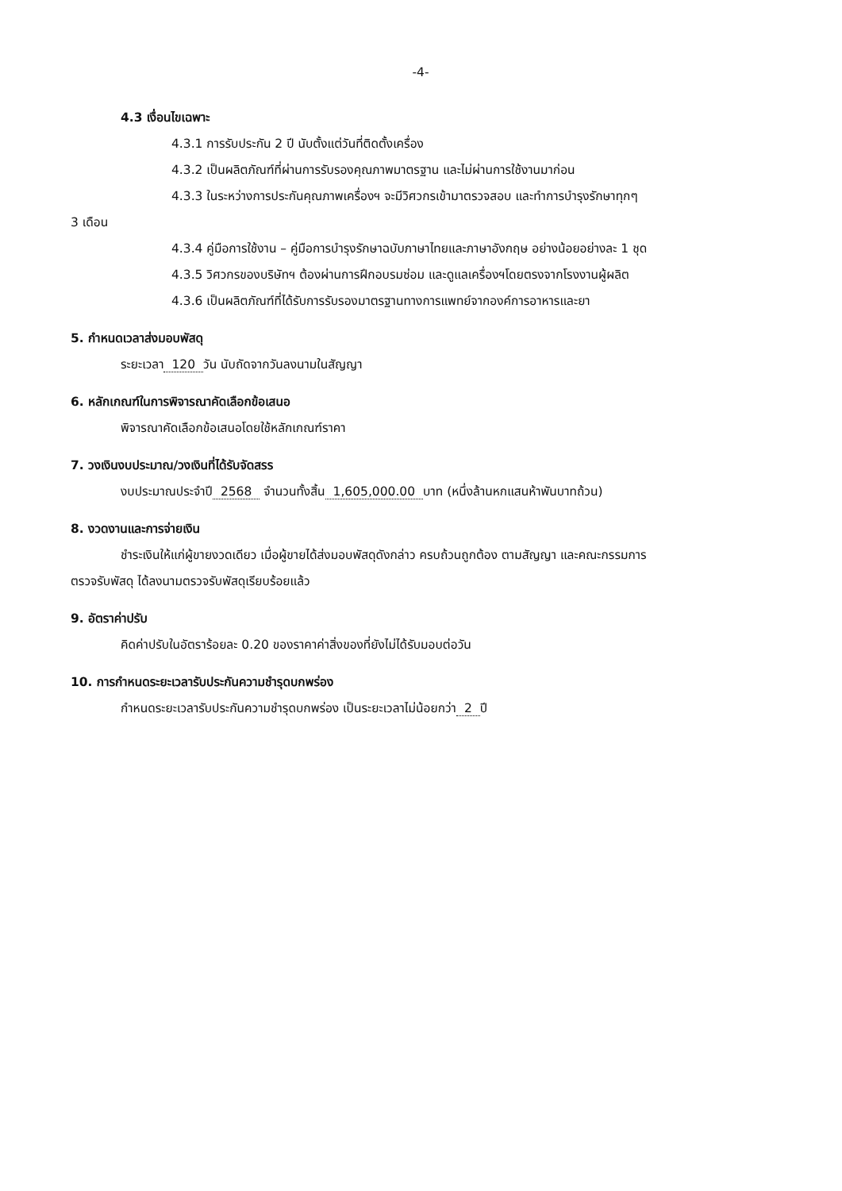-4-
4.3 เงื่อนไขเฉพาะ
4.3.1 การรับประกัน 2 ปี นับตั้งแต่วันที่ติดตั้งเครื่อง
4.3.2 เป็นผลิตภัณฑ์ที่ผ่านการรับรองคุณภาพมาตรฐาน และไม่ผ่านการใช้งานมาก่อน
4.3.3 ในระหว่างการประกันคุณภาพเครื่องฯ จะมีวิศวกรเข้ามาตรวจสอบ และทำการบำรุงรักษาทุกๆ
3 เดือน
4.3.4 คู่มือการใช้งาน – คู่มือการบำรุงรักษาฉบับภาษาไทยและภาษาอังกฤษ อย่างน้อยอย่างละ 1 ชุด
4.3.5 วิศวกรของบริษัทฯ ต้องผ่านการฝึกอบรมซ่อม และดูแลเครื่องฯโดยตรงจากโรงงานผู้ผลิต
4.3.6 เป็นผลิตภัณฑ์ที่ได้รับการรับรองมาตรฐานทางการแพทย์จากองค์การอาหารและยา
5. กำหนดเวลาส่งมอบพัสดุ
ระยะเวลา 120 วัน นับถัดจากวันลงนามในสัญญา
6. หลักเกณฑ์ในการพิจารณาคัดเลือกข้อเสนอ
พิจารณาคัดเลือกข้อเสนอโดยใช้หลักเกณฑ์ราคา
7. วงเงินงบประมาณ/วงเงินที่ได้รับจัดสรร
งบประมาณประจำปี 2568 จำนวนทั้งสิ้น 1,605,000.00 บาท (หนึ่งล้านหกแสนห้าพันบาทถ้วน)
8. งวดงานและการจ่ายเงิน
ชำระเงินให้แก่ผู้ขายงวดเดียว เมื่อผู้ขายได้ส่งมอบพัสดุดังกล่าว ครบถ้วนถูกต้อง ตามสัญญา และคณะกรรมการ
ตรวจรับพัสดุ ได้ลงนามตรวจรับพัสดุเรียบร้อยแล้ว
9. อัตราค่าปรับ
คิดค่าปรับในอัตราร้อยละ 0.20 ของราคาค่าสิ่งของที่ยังไม่ได้รับมอบต่อวัน
10. การกำหนดระยะเวลารับประกันความชำรุดบกพร่อง
กำหนดระยะเวลารับประกันความชำรุดบกพร่อง เป็นระยะเวลาไม่น้อยกว่า 2 ปี